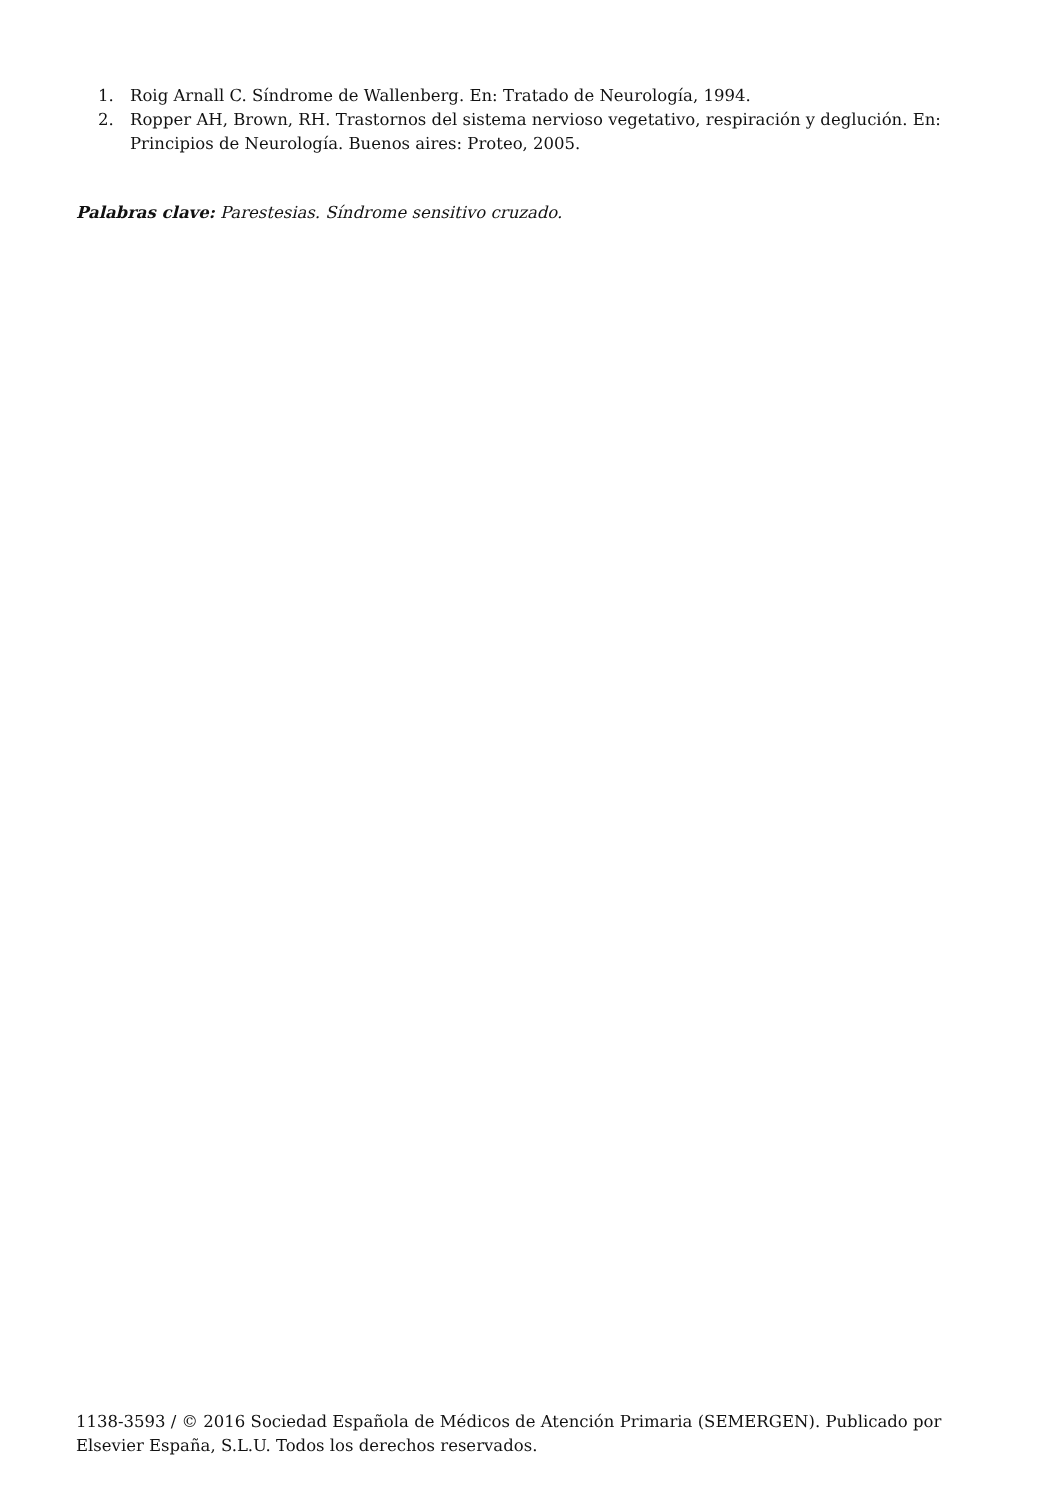1. Roig Arnall C. Síndrome de Wallenberg. En: Tratado de Neurología, 1994.
2. Ropper AH, Brown, RH. Trastornos del sistema nervioso vegetativo, respiración y deglución. En: Principios de Neurología. Buenos aires: Proteo, 2005.
Palabras clave: Parestesias. Síndrome sensitivo cruzado.
1138-3593 / © 2016 Sociedad Española de Médicos de Atención Primaria (SEMERGEN). Publicado por Elsevier España, S.L.U. Todos los derechos reservados.